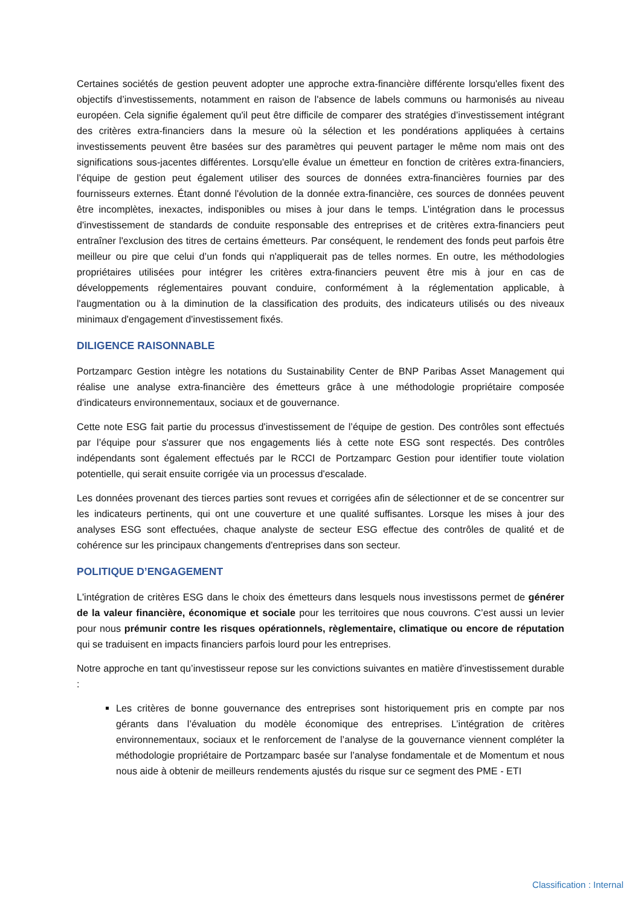Certaines sociétés de gestion peuvent adopter une approche extra-financière différente lorsqu'elles fixent des objectifs d’investissements, notamment en raison de l'absence de labels communs ou harmonisés au niveau européen. Cela signifie également qu'il peut être difficile de comparer des stratégies d’investissement intégrant des critères extra-financiers dans la mesure où la sélection et les pondérations appliquées à certains investissements peuvent être basées sur des paramètres qui peuvent partager le même nom mais ont des significations sous-jacentes différentes. Lorsqu'elle évalue un émetteur en fonction de critères extra-financiers, l’équipe de gestion peut également utiliser des sources de données extra-financières fournies par des fournisseurs externes. Étant donné l'évolution de la donnée extra-financière, ces sources de données peuvent être incomplètes, inexactes, indisponibles ou mises à jour dans le temps. L’intégration dans le processus d'investissement de standards de conduite responsable des entreprises et de critères extra-financiers peut entraîner l'exclusion des titres de certains émetteurs. Par conséquent, le rendement des fonds peut parfois être meilleur ou pire que celui d’un fonds qui n'appliquerait pas de telles normes. En outre, les méthodologies propriétaires utilisées pour intégrer les critères extra-financiers peuvent être mis à jour en cas de développements réglementaires pouvant conduire, conformément à la réglementation applicable, à l'augmentation ou à la diminution de la classification des produits, des indicateurs utilisés ou des niveaux minimaux d'engagement d'investissement fixés.
DILIGENCE RAISONNABLE
Portzamparc Gestion intègre les notations du Sustainability Center de BNP Paribas Asset Management qui réalise une analyse extra-financière des émetteurs grâce à une méthodologie propriétaire composée d'indicateurs environnementaux, sociaux et de gouvernance.
Cette note ESG fait partie du processus d'investissement de l’équipe de gestion. Des contrôles sont effectués par l’équipe pour s'assurer que nos engagements liés à cette note ESG sont respectés. Des contrôles indépendants sont également effectués par le RCCI de Portzamparc Gestion pour identifier toute violation potentielle, qui serait ensuite corrigée via un processus d'escalade.
Les données provenant des tierces parties sont revues et corrigées afin de sélectionner et de se concentrer sur les indicateurs pertinents, qui ont une couverture et une qualité suffisantes. Lorsque les mises à jour des analyses ESG sont effectuées, chaque analyste de secteur ESG effectue des contrôles de qualité et de cohérence sur les principaux changements d'entreprises dans son secteur.
POLITIQUE D’ENGAGEMENT
L'intégration de critères ESG dans le choix des émetteurs dans lesquels nous investissons permet de générer de la valeur financière, économique et sociale pour les territoires que nous couvrons. C’est aussi un levier pour nous prémunir contre les risques opérationnels, règlementaire, climatique ou encore de réputation qui se traduisent en impacts financiers parfois lourd pour les entreprises.
Notre approche en tant qu’investisseur repose sur les convictions suivantes en matière d'investissement durable :
Les critères de bonne gouvernance des entreprises sont historiquement pris en compte par nos gérants dans l’évaluation du modèle économique des entreprises. L’intégration de critères environnementaux, sociaux et le renforcement de l’analyse de la gouvernance viennent compléter la méthodologie propriétaire de Portzamparc basée sur l’analyse fondamentale et de Momentum et nous nous aide à obtenir de meilleurs rendements ajustés du risque sur ce segment des PME - ETI
Classification : Internal